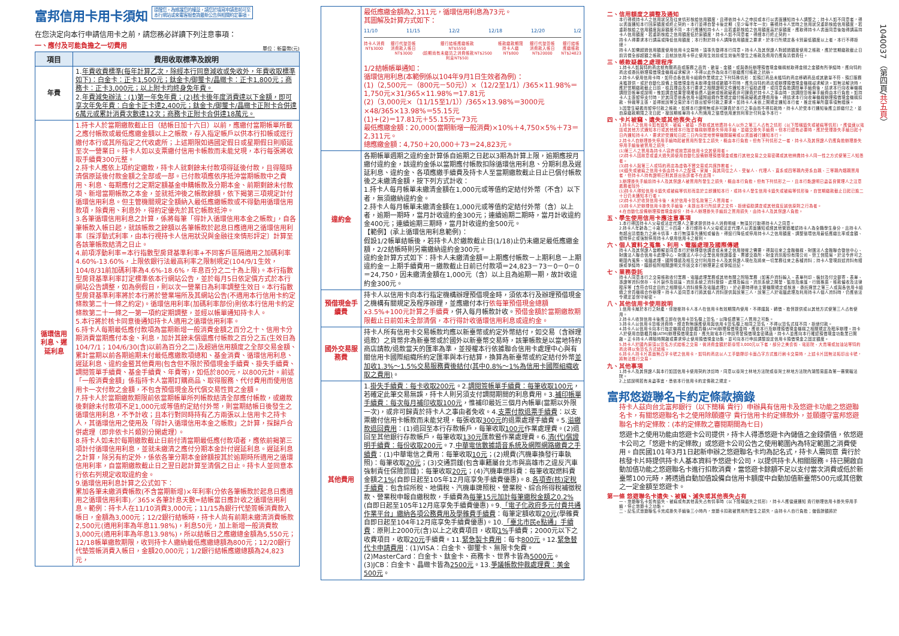富邦信用卡用卡須知
提醒您，為維護您的權益，請您於填寫申請書前可至
本行網站或來電客服查詢最新公告與相關約定事項。
在您決定向本行申請信用卡之前，請您務必詳讀下列注意事項：
一、應付及可能負擔之一切費用 單位：新臺幣(元)
| 項目 | 費用收取標準及說明 |
| --- | --- |
| 年費 | 1. 年費收費標準(每年計算乙次，除經本行同意減收或免收外，年費收取標準如下)：白金卡：正卡1,500元；鈦金卡/御璽卡/晶緻卡：正卡1,800元；商務卡：正卡3,000元；以上附卡均終身免年費。 2. 年費減免辦法：(1)第一年免年費；(2)核卡後年度消費達以下金額，即可享次年免年費：白金卡正卡達2,400元；鈦金卡/御璽卡/晶緻卡正附卡合併達6萬元或累計消費次數達12次；商務卡正附卡合併達18萬元。 |
| 循環信用利息、遲延利息 | 1.持卡人於當期繳款截止日（結帳日加十六日）以前，應繳付當期帳單所載之應付帳款或最低應繳金額以上之帳款，存入指定帳戶以供本行扣帳或逕行繳付本行或其所指定之代收處所；上述期限如遇國定假日或星期假日則順延至次一營業日。持卡人如以支票繳付信用卡帳款而未能兌現，本行每張將收取手續費300元整。 2.持卡人應依上項約定繳款，持卡人就剩餘未付款項得延後付款，且得隨時清償原延後付款金額之全部或一部。已付款項應依序抵沖當期帳款中之費用、利息、每期應付之定期定額基金申購帳款及分期本金、前期剩餘未付款項、新增當期帳款之本金，並就抵沖後之帳款餘額，依下揭第三項規定計付循環信用利息。但主管機關規定全額納入最低應繳帳款或不得動用循環信用款項，除費用、利息外，得約定優先於其它帳款抵沖。 3.各筆循環信用利息之計算，係將每筆「得計入循環信用本金之帳款」，自各筆帳款入帳日起，就該帳款之餘額以各筆帳款於起息日應適用之循環信用利率〔採浮動式利率，由本行視持卡人信用狀況與金融往來情形評定〕計算至各該筆帳款結清之日止。 4.前項浮動利率=本行指數型房貸基準利率+不同客戶區隔適用之加碼利率4.60%-13.60%，上限依銀行法最高利率之限制規定(104/9/1生效，104/8/31前加碼利率為4.6%-18.6%，年息百分之二十為上限)。本行指數型房貸基準利率訂定標準依本行網站公告，並於每月5日依定價方式於本行網站公告調整，如為例假日，則以次一營業日為利率調整生效日。本行指數型房貸基準利率將於本行將於營業場所及其網站公告(不適用本行信用卡約定條款第二十一條之約定)。循環信用利率(加碼利率部份)則依本行信用卡約定條款第二十一條之一第一項約定期調整，並經以帳單通知持卡人。 5.本行將於核卡同意後通知持卡人適用之循環信用利率。 6.持卡人每期最低應付款項為當期新增一般消費金額之百分之十、信用卡分期消費當期應付本金、利息，加計其餘未償還應付帳款之百分之五(生效日為104/7/1；104/6/30(含)以前為百分之二)及超過信用額度之全部交易金額、累計當期以前各期逾期未付最低應繳款項總和、基金消費、循環信用利息、遲延利息、違約金暨其他費用(包含但不限於預借現金手續費、掛失手續費、調閱簽單手續費、基金手續費、年費等)，如低於800元，以800元計。前述「一般消費金額」係指持卡人當期訂購商品、取得服務、代付費用而使用信用卡一次付款之金額，不包含預借現金及代償交易性質之金額。 7.持卡人於當期繳款期限前依當期帳單所列帳款結清全部應付帳款，或繳款後剩餘未付款項不足1,000元或等值約定結付外幣，則當期結帳日後發生之循環信用利息，不予計收；且本行對同時持有乙方兩張以上信用卡之持卡人，其循環信用之使用及「得計入循環信用本金之帳款」之計算，採歸戶合併處理（即非依卡片類別分開處理）。 8.持卡人如未於每期繳款截止日前付清當期最低應付款項者，應依前揭第三項計付循環信用利息，並就未繳清之應付分期本金計付遲延利息。遲延利息之計算，除另有約定外，係依各筆分期本金餘額按其於逾期時所適用之循環信用利率，自當期繳款截止日之翌日起計算至清償之日止。持卡人並同意本行依右列規定收取違約金。 9.循環信用利息計算之公式如下： 累加各筆未繳消費帳款(不含當期新增)×年利率(分依各筆帳款於起息日應適用之循環信用利率)／365×各筆計息天數=結帳當日應計收之循環信用利息。範例：持卡人在11/10消費3,000元；11/15為銀行代墊簽帳消費款入帳日，金額為3,000元；12/2銀行結帳時，持卡人尚有前期未繳清消費帳款2,500元(適用利率為年息11.98%)，利息50元，加上新增一般消費款3,000元(適用利率為年息13.98%)，所以結帳日之應繳總金額為5,550元；12/18帳單繳款期限，收到持卡人繳納最低應繳總額為800元；12/20銀行代墊簽帳消費入帳日，金額20,000元；1/2銀行結帳應繳總額為24,823元， |
| | 最低應繳金額為2,311元，循環信用利息為73元。 其圖解及計算方式如下： 11/10 11/15 12/2 12/18 12/20 1/2 持卡人消費 NT$3000 銀行代墊簽帳 消費款入帳日 NT$3000 銀行結帳應繳帳款 NT$5550 (前期尚有未繳清之消費帳款NT$2500 利息NT$50) 帳款繳款期限 持卡人繳 NT$800 銀行代墊簽帳 消費款入帳日 NT$20000 銀行結帳 應繳帳款 NT$24823 1/2結帳帳單通知： 循環信用利息(本範例係以104年9月1日生效者為例)： (1)（2,500元－（800元－50元））×（12/2至1/1）/365×11.98%＝1,750元×31/365×11.98%＝17.81元 (2)（3,000元×（11/15至1/1））/365×13.98%＝3000元×48/365×13.98%＝55.15元 (1)+(2)＝17.81元＋55.15元＝73元 最低應繳金額：20,000(當期新增一般消費)×10%＋4,750×5%＋73＝2,311元。 總應繳金額：4,750＋20,000＋73＝24,823元。 |
| 違約金 | 各期帳單週期之違約金計算係自逾期之日起以3期為計算上限，逾期應按月繳付違約金，該違約金係以當期應付帳款扣除循環信用利息、分期利息及遲延利息、違約金、各項應繳手續費及持卡人至當期繳款截止日止已償付帳款後之未繳清金額，按下列方式計收： 1.持卡人每月帳單未繳清金額在1,000元或等值約定結付外幣（不含）以下者，無須繳納違約金。 2.持卡人每月帳單未繳清金額在1,000元或等值約定結付外幣（含）以上者，逾期一期時，當月計收違約金300元；連續逾期二期時，當月計收違約金400元；連續逾期三期時，當月計收違約金500元。 【範例】(承上循環信用利息範例)： 假設1/2帳單結帳後，若持卡人於繳款截止日(1/18)止仍未繳足最低應繳金額，2/2結帳時則另需繳納違約金300元。 違約金計算方式如下：持卡人未繳清金額＝上期應付帳款－上期利息－上期違約金－上期手續費用－繳款截止日前已付款項＝24,823－73－0－0－0＝24,750，因未繳清金額在1,000元（含）以上且為逾期一期，故計收違約金300元。 |
| 預借現金手續費 | 持卡人以信用卡向本行指定機構辦理預借現金時，須依本行及辦理預借現金之機構有關規定及程序辦理，並應繳付本行 依每筆預借現金總額x3.5%+100元計算之手續費 ，併入每月帳款計收。 預借金額於當期繳款期限截止日前如未全部清償，本行得計收循環信用利息或違約金。 |
| 國外交易服務費 | 持卡人所有信用卡交易帳款均應以新臺幣或約定外幣結付，如交易（含辦理退款）之貨幣非為新臺幣或於國外以新臺幣交易時，該筆帳款是以當地特約商店請款/退款當天的匯率為準，並授權本行依據聯合信用卡處理中心與有關信用卡國際組織所約定匯率與本行結算，換算為新臺幣或約定結付外幣 並加收1.3%～1.5%交易服務費後結付(其中0.8%～1%為信用卡國際組織收取之費用) 。 |
| 其他費用 | 1. 掛失手續費：每卡收取200元 。2. 調閱簽帳單手續費：每筆收取100元 ，若確定此筆交易無誤，持卡人則另須支付調閱期間的利息費用。3. 補印帳單手續費：每次每月補印收取100元 ，惟補印最近三個月內帳單(當期以外限一次)，或非可歸責於持卡人之事由者免收。4. 支票付款退票手續費 ：以支票繳付信用卡帳款而未能兌現，每張收取 300元 的退票處理手續費。5. 溢繳款退回費用 ：(1)退回至本行存款帳戶，每筆收取 100元 作業處理費。(2)退回至其他銀行存款帳戶，每筆收取 130元 匯款暨作業處理費。6. 清(代)償證明手續費：每份收取200元 。7. 中華電信數據語音系統及網際網路繳費之手續費 ：(1)中華電信之費用：每筆收取 10元 ；(2)規費(汽機車換發行車執照)：每筆收取 20元 ；(3)交通罰鍰(包含車籍屬台北市與高雄市之違反汽車強制責任保險罰鍰)：每筆收取 20元 ；(4)汽機車燃料費：每筆收取燃料費金額之 1% (自即日起至105年12月底享免手續費優惠)。8. 各項查(核)定稅手續費 ：包含綜所稅、地價稅、汽機車牌照稅、營業稅、綜合所得稅補徵稅款、營業稅申報自繳稅款，手續費為 每筆15元加計每筆繳稅金額之0.2% (自即日起至105年12月底享免手續費優惠)。9. 「電子化政府多元付費共通作業平台」繳納各項公務費用及學雜費手續費 ：每筆定額收取 20元 (學雜費自即日起至104年12月底享免手續費優惠)。10. 「臺北市民e點通」手續費 ：原則上2000元(含)以上之收費項目，收取 1% 手續費；2000元以下之收費項目，收取 20元 手續費。11. 緊急製卡費用 ：每卡 800元 。12. 緊急替代卡申請費用 ：(1)VISA：白金卡、御璽卡、無限卡免費。(2)MasterCard：白金卡、鈦金卡、商務卡、世界卡皆為 5000元 。(3)JCB：白金卡、晶緻卡皆為 2500元 。13. 爭議帳款仲裁處理費：美金500元 。 |
二、信用額度之調整及通知
本行得視持卡人之信用狀況及往來情形核給信用額度，且得依持卡人之申請或本行以書面通知持卡人調整之；持卡人如不同意者，得以書面通知本行回原額度或終止契約。本行並得自發卡後定期（至少每半年一次）審視持卡人當時之信用狀況重新核給信用額度，若重新核給之信用額度與原額度不同，本行應通知持卡人，且若重新核給之信用額度高於原額度，應取得持卡人書面同意後始得調高持卡人信用額度，若重新核給之信用額度低於原額度，持卡人如不同意者，得經本行終止契約。
持卡人得要求本行調高或降低信用額度；本行對於持卡人調降信用額度之要求，於本行所規定各卡別最低額度以上者，本行不得拒絕。
持卡人如需超過信用額度使用信用卡交易時，須事先徵得本行同意。持卡人及其保證人對超過額度使用之帳款，應於當期繳款截止日前清償全部超額之帳款；且就該信用卡停止使用生效前或生效後所發生之帳款及費用仍應負清償責任。
三、帳款疑義之處理程序
1.持卡人如與特約商店就有關商品或服務之品質、數量、金額，或與委託辦理預借現金機構就取得金錢之金額有所爭議時，應向特約商店或委託辦理預借現金機構尋求解決，不得以此作為向本行拒繳應付帳款之抗辯。
2.持卡人使用信用卡時，如符合各信用卡組織作業規定之下列特殊情形：如預訂商品未獲特約商店移轉商品或其數量不符、預訂服務未獲提供，或於自動化設備上預借現金而未取得金錢或數額不符時，應先向特約商店或辦理預借現金機構尋求解決。如無法解決時，應於當期繳款截止日前，檢具理由及本行要求之相關證明文件通知本行協助處理，或同意負擔調閱單手續費後，請求本行向收單機構調閱簽帳單或說明。惟如調查結果發現確係遭人盜刷或帳款疑義非可歸責於持卡人之事由時，該調閱簽帳單手續費由本行負擔。如持卡人主張暫停支付時，於其同意依各信用卡國際組織作業規定繳付帳款疑義處理費用後，得請求本行向收單機構辦理預借現金機構扣款、仲裁等主張，並得就該等交易於本行提出暫停付款之要求。如持卡人未依上開規定通知本行者，推定帳單所載事項無錯誤。
3.因發生疑義而暫停付款之帳款，如經本行證明無或非可歸責於本行之事由而不得扣款時，持卡人於受本行通知後應立即繳付之，並自原繳款期限之次日起，按該期帳單持卡人所適用之循環信用差別利率計付利息予本行。
四、卡片被竊、遺失或其他喪失占有
1.持卡人之信用卡如有遺失、被竊、被搶、詐取或其他遭持卡人以外之第三人占有之情形（以下簡稱遺失或被竊等情形），應儘速以電話或其他方式通知本行或其他經本行指定機構辦理掛失停用手續，並繳交掛失手續費。但本行認有必要時，應於受理掛失手續日起十日內通知持卡人，要求於受通知日起三日內向當地警察機關報案或以書面補行通知本行。
2.持卡人自辦理掛失停用手續時起被冒用所發生之損失，概由本行負擔。但有下列情形之一者，持卡人及其保證人仍應負擔辦理掛失停用手續後被冒用之損失：
(1)第三人之冒用為持卡人容許或故意將信用卡交其使用者。
(2)持卡人因故意或重大過失將使用自動化設備辦理預借現金或進行其他交易之交易密碼或其他辨識持卡人同一性之方式使第三人知悉者。
(3)持卡人與第三人或特約商店為虛偽不實交易或共謀詐欺者。
(4)遺失或被竊之信用卡係由持卡人之配偶、家屬、與其同住之人、受僱人、代理人、直系或四等親內旁系血親、三等親內姻親冒用者，但持卡人持有證明已對其提出告訴者不在此限。
3.辦理掛失手續前持卡人及其保證人被冒用所發生之損失，概由本行負擔。但有下列情形之一，且本行能證明已盡善良管理人之注意義務者除外：
(1)持卡人得知信用卡遺失或被竊等情形而怠於立即通知本行，或持卡人發生信用卡遺失或被竊等情形後，自當期繳款截止日起已逾二十日仍未通知本行者。
(2)持卡人於收到信用卡後，未於信用卡簽名致第三人冒用者。
(3)持卡人於辦理信用卡掛失手續後，未提出本行所請求之文件、拒絕協助調查或其他違反誠信原則之行為者。
4.在自動化設備辦理預借現金部份，持卡人辦理掛失手續前之冒用損失，由持卡人及其保證人負擔。
五、學生使用信用卡應注意事項
1.本行得因持卡人父母或法定代理人之要求提供持卡人消費明細，無須另行取得持卡人之同意。
2.持卡人年齡為二十歲至二十四歲，本行經持卡人父母或法定代理人以書面通知或經其他管道確認持卡人為全職學生身分，且持卡人有超出清償能力之刷卡情事，本行無須事先通知或催告，得逕行降低或停用持卡人之信用額度、調整循環信用最低應繳比率或金額、暫時停止或強制停用持卡人使用信用卡之權利。
六、個人資料之蒐集、利用、電腦處理及國際傳遞
持卡人及其保證人皆瞭解並同意本行於辦理徵信調查或未來之信用授權之需要，得與往來之金融機構、財團法人金融聯合徵信中心、財團法人聯合信用卡處理中心、財團法人中小企業信用保證基金、票據交換所、財金資訊股份有限公司、勞工保險局，於法令許可之範圍內蒐集、電腦處理、國際傳遞及相互交付利用持卡人及其保證人現在及將來一切業務往來之各種資料；持卡人發現前述資料有錯誤或爭議時，願即檢附相關證明文件送交本行辦理更正或爭議註記。
七、業務委託
持卡人同意本行之交易帳款收付業務、電腦處理業務或其他有關之附隨業務（如客戶資料輸入、表單列印、裝封及付交郵寄、表單、憑證等資料保存、卡片製作及送達、資訊系統之資料登錄、處理及輸出，資訊系統之開發、監控及維護，行銷推廣，帳款催收及法律程序等【含符合特定目的之相關個人資料搜集及電腦處理】），於必要時得依主管機關規定或核准，委託適當之第三人或與各信用卡組織之會員機構合作辦理。持卡人並同意本行將其個人資料提供與該第三人，該第三人於電腦處理及利用持卡人個人資料時，仍應依法令規定並保守秘密。
八、其他信用卡使用說明
1.信用卡屬於本行之財產，僅授權持卡人本人在信用卡有效期限內使用，不得讓與、轉借、擔保提供或以其他方式使第三人占有使用。
2.持卡人收到信用卡後應立即在信用卡簽名欄上簽名，以降低遭第三人冒用之可能。
3.持卡人以信用卡簽帳消費時，經查對無誤應使用與信用卡簽名欄上相同之簽名，不得以簽名式樣不同，拒絕付款。
4.持卡人以信用卡向本行指定機構或自動櫃員機(ATM)辦理預借現金時，應依本行及辦理預借現金機構之相關規定及程序辦理。持卡人於使用自動櫃員機(ATM)辦理預借現金前，應先致電本行申請寄發預借現金密碼函，持卡人並應向本行確認預借現金功能業已開啟。正卡持卡人得隨時開啟或要求停止使用預借現金功能，並可向本行申請調整設定信用卡預借現金之固定額度。
5.持卡人於國內原須以簽名方式結帳之交易，倘消費金額於新臺幣3,000元以下者，部分之美食街、電影院、大賣場或加油站等特約商店得以免簽名方式結帳。
6.持卡人持卡片表面無凸字卡號之信用卡，如特約商店以人工手動壓印卡面凸字方式進行刷卡交易時，上述卡片因無法拓印出卡號，將無法進行交易。
九、其他事項
1.持卡人及其保證人與本行如因信用卡使用契約涉訟時，同意以臺灣士林地方法院或臺灣士林地方法院內湖簡易庭為第一審管轄法院。
2.上述說明若有未盡事宜，悉依本行信用卡約定條款之規定。
富邦悠遊聯名卡約定條款摘錄
持卡人茲向台北富邦銀行（以下簡稱 貴行）申辦具有信用卡及悠遊卡功能之悠遊聯名卡，有關悠遊聯名卡之使用除願遵守 貴行信用卡約定條款外，並願遵守富邦悠遊聯名卡約定條款：(本約定條款之審閱期間為七日)
悠遊卡之使用功能由悠遊卡公司提供，持卡人得憑悠遊卡內儲值之金錢價值，依悠遊卡公司之「悠遊卡約定條款」或悠遊卡公司公告之使用範圍內為特定範圍之消費使用。自民國101年3月1日起新申辦之悠遊聯名卡均為記名式，持卡人需同意 貴行於核發卡片時提供持卡人基本資料予悠遊卡公司，以提供持卡人相關服務。持已開啟自動加值功能之悠遊聯名卡進行扣款消費，當悠遊卡餘額不足以支付當次消費或低於新臺幣100元時，將透過自動加值設備自信用卡額度中自動加值新臺幣500元或其倍數之一定金額至悠遊卡。
第一條 悠遊聯名卡遺失、被竊、滅失或其他喪失占有
一、悠遊聯名卡如有遺失、被竊或有其他喪失占有情事時（以下簡稱遺失之情形），持卡人應儘速通知 貴行辦理信用卡掛失停用手續，停止悠遊卡之功能。
二、記名式悠遊聯名卡完成掛失手續後三小時內，悠遊卡扣款被冒用所發生之損失，由持卡人自行負擔；儲值餘額將於
1040037 （第四頁/共五頁）